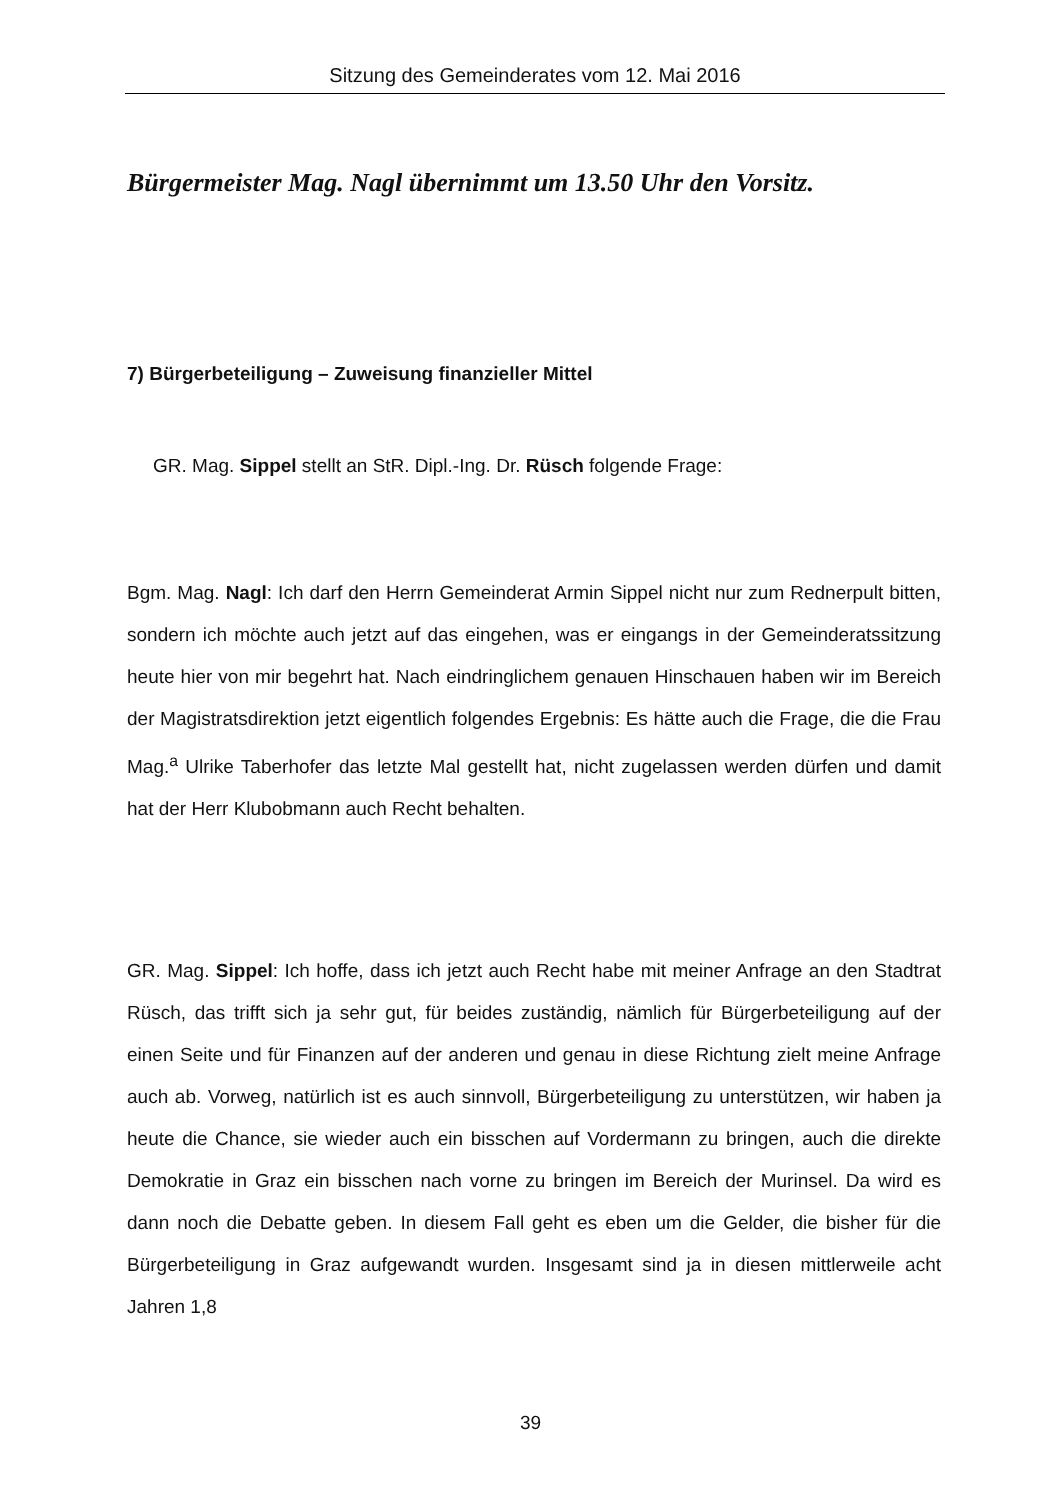Sitzung des Gemeinderates vom 12. Mai 2016
Bürgermeister Mag. Nagl übernimmt um 13.50 Uhr den Vorsitz.
7) Bürgerbeteiligung – Zuweisung finanzieller Mittel
GR. Mag. Sippel stellt an StR. Dipl.-Ing. Dr. Rüsch folgende Frage:
Bgm. Mag. Nagl: Ich darf den Herrn Gemeinderat Armin Sippel nicht nur zum Rednerpult bitten, sondern ich möchte auch jetzt auf das eingehen, was er eingangs in der Gemeinderatssitzung heute hier von mir begehrt hat. Nach eindringlichem genauen Hinschauen haben wir im Bereich der Magistratsdirektion jetzt eigentlich folgendes Ergebnis: Es hätte auch die Frage, die die Frau Mag.<sup>a</sup> Ulrike Taberhofer das letzte Mal gestellt hat, nicht zugelassen werden dürfen und damit hat der Herr Klubobmann auch Recht behalten.
GR. Mag. Sippel: Ich hoffe, dass ich jetzt auch Recht habe mit meiner Anfrage an den Stadtrat Rüsch, das trifft sich ja sehr gut, für beides zuständig, nämlich für Bürgerbeteiligung auf der einen Seite und für Finanzen auf der anderen und genau in diese Richtung zielt meine Anfrage auch ab. Vorweg, natürlich ist es auch sinnvoll, Bürgerbeteiligung zu unterstützen, wir haben ja heute die Chance, sie wieder auch ein bisschen auf Vordermann zu bringen, auch die direkte Demokratie in Graz ein bisschen nach vorne zu bringen im Bereich der Murinsel. Da wird es dann noch die Debatte geben. In diesem Fall geht es eben um die Gelder, die bisher für die Bürgerbeteiligung in Graz aufgewandt wurden. Insgesamt sind ja in diesen mittlerweile acht Jahren 1,8
39